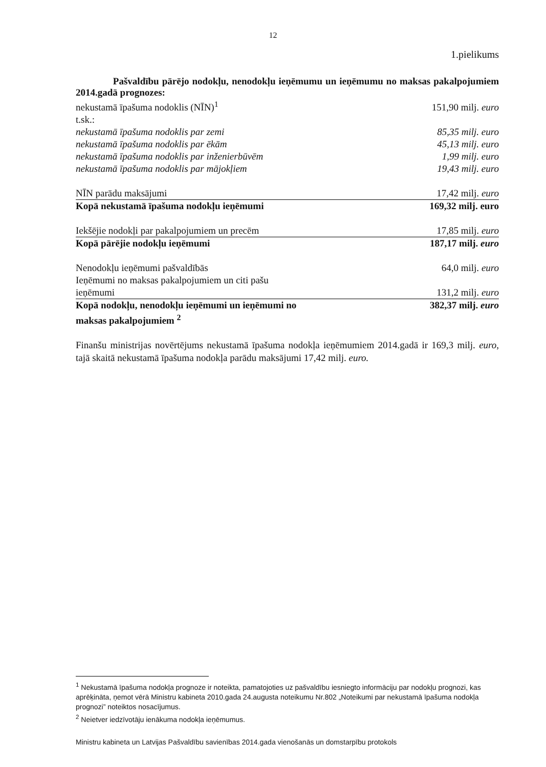12
1.pielikums
Pašvaldību pārējo nodokļu, nenodokļu ieņēmumu un ieņēmumu no maksas pakalpojumiem 2014.gadā prognozes:
| nekustamā īpašuma nodoklis (NĪN)<sup>1</sup> | 151,90 milj. euro |
| t.sk.: | |
| nekustamā īpašuma nodoklis par zemi | 85,35 milj. euro |
| nekustamā īpašuma nodoklis par ēkām | 45,13 milj. euro |
| nekustamā īpašuma nodoklis par inženierbūvēm | 1,99 milj. euro |
| nekustamā īpašuma nodoklis par mājokļiem | 19,43 milj. euro |
| NĪN parādu maksājumi | 17,42 milj. euro |
| Kopā nekustamā īpašuma nodokļu ieņēmumi | 169,32 milj. euro |
| Iekšējie nodokļi par pakalpojumiem un precēm | 17,85 milj. euro |
| Kopā pārējie nodokļu ieņēmumi | 187,17 milj. euro |
| Nenodokļu ieņēmumi pašvaldībās | 64,0 milj. euro |
| Ieņēmumi no maksas pakalpojumiem un citi pašu ieņēmumi | 131,2 milj. euro |
| Kopā nodokļu, nenodokļu ieņēmumi un ieņēmumi no maksas pakalpojumiem <sup>2</sup> | 382,37 milj. euro |
Finanšu ministrijas novērtējums nekustamā īpašuma nodokļa ieņēmumiem 2014.gadā ir 169,3 milj. euro, tajā skaitā nekustamā īpašuma nodokļa parādu maksājumi 17,42 milj. euro.
<sup>1</sup> Nekustamā īpašuma nodokļa prognoze ir noteikta, pamatojoties uz pašvaldību iesniegto informāciju par nodokļu prognozi, kas aprēķināta, ņemot vērā Ministru kabineta 2010.gada 24.augusta noteikumu Nr.802 „Noteikumi par nekustamā īpašuma nodokļa prognozi” noteiktos nosacījumus.
<sup>2</sup> Neietver iedzīvotāju ienākuma nodokļa ieņēmumus.
Ministru kabineta un Latvijas Pašvaldību savienības 2014.gada vienošanās un domstarpību protokols